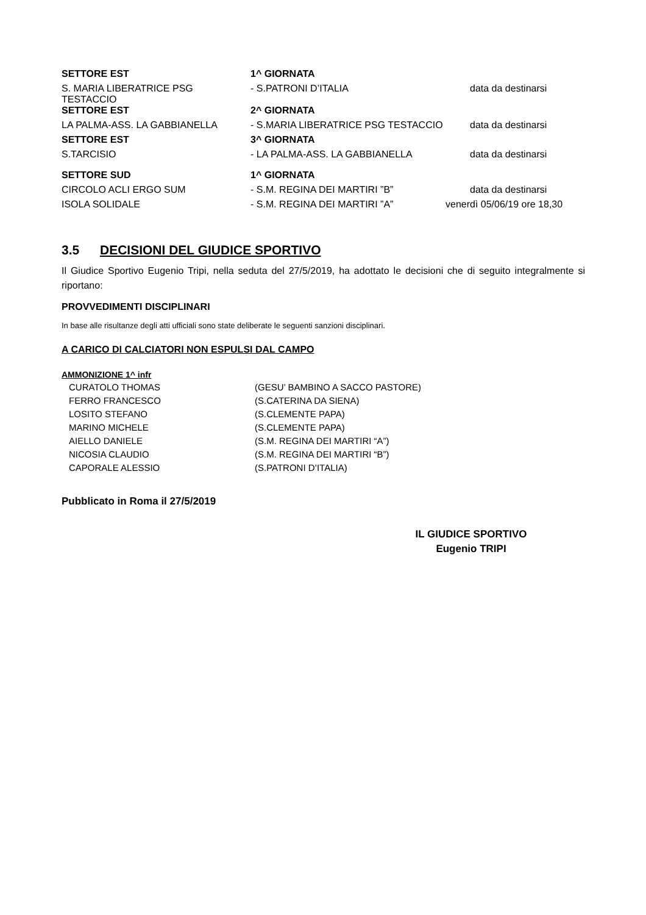| SETTORE EST | 1^ GIORNATA | |
| S. MARIA LIBERATRICE PSG TESTACCIO | - S.PATRONI D’ITALIA | data da destinarsi |
| SETTORE EST | 2^ GIORNATA | |
| LA PALMA-ASS. LA GABBIANELLA | - S.MARIA LIBERATRICE PSG TESTACCIO | data da destinarsi |
| SETTORE EST | 3^ GIORNATA | |
| S.TARCISIO | - LA PALMA-ASS. LA GABBIANELLA | data da destinarsi |
| SETTORE SUD | 1^ GIORNATA | |
| CIRCOLO ACLI ERGO SUM | - S.M. REGINA DEI MARTIRI ”B” | data da destinarsi |
| ISOLA SOLIDALE | - S.M. REGINA DEI MARTIRI ”A” | venerdì 05/06/19 ore 18,30 |
3.5 DECISIONI DEL GIUDICE SPORTIVO
Il Giudice Sportivo Eugenio Tripi, nella seduta del 27/5/2019, ha adottato le decisioni che di seguito integralmente si riportano:
PROVVEDIMENTI DISCIPLINARI
In base alle risultanze degli atti ufficiali sono state deliberate le seguenti sanzioni disciplinari.
A CARICO DI CALCIATORI NON ESPULSI DAL CAMPO
AMMONIZIONE 1^ infr
| CURATOLO THOMAS | (GESU’ BAMBINO A SACCO PASTORE) |
| FERRO FRANCESCO | (S.CATERINA DA SIENA) |
| LOSITO STEFANO | (S.CLEMENTE PAPA) |
| MARINO MICHELE | (S.CLEMENTE PAPA) |
| AIELLO DANIELE | (S.M. REGINA DEI MARTIRI “A”) |
| NICOSIA CLAUDIO | (S.M. REGINA DEI MARTIRI “B”) |
| CAPORALE ALESSIO | (S.PATRONI D’ITALIA) |
Pubblicato in Roma il 27/5/2019
IL GIUDICE SPORTIVO
Eugenio TRIPI